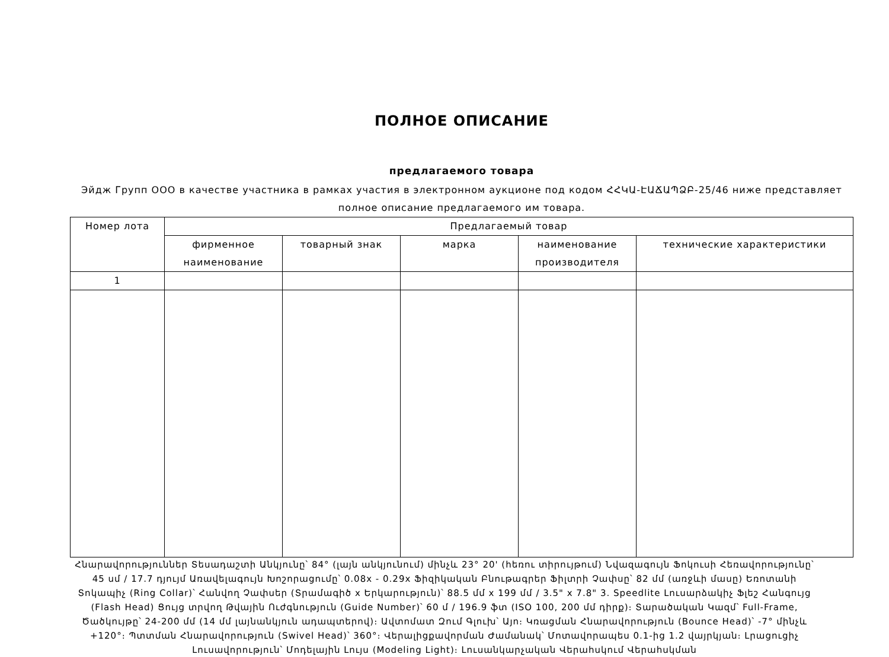ПОЛНОЕ ОПИСАНИЕ
предлагаемого товара
Эйдж Групп ООО в качестве участника в рамках участия в электронном аукционе под кодом ՀՀԿԱ-ԷԱՃԱՊՁԲ-25/46 ниже представляет полное описание предлагаемого им товара.
| Номер лота | Предлагаемый товар | | | | |
| --- | --- | --- | --- | --- | --- |
| | фирменное наименование | товарный знак | марка | наименование производителя | технические характеристики |
| 1 | | | | | |
Հնարավորություններ Տեսադաշտի Անկյունը՝ 84° (լայն անկյունում) մինչև 23° 20' (հեռու տիրույթում) Նվազագույն Ֆոկուսի Հեռավորությունը՝ 45 սմ / 17.7 դյույմ Առավելագույն Խոշորացումը՝ 0.08x - 0.29x Ֆիզիկական Բնութագրեր Ֆիլտրի Չափսը՝ 82 մմ (առջևի մասը) Եռոտանի Տոկապիչ (Ring Collar)՝ Հանվող Չափսեր (Տրամագիծ x Երկարություն)՝ 88.5 մմ x 199 մմ / 3.5" x 7.8" 3. Speedlite Լուսարձակիչ Ֆլեշ Հանգույց (Flash Head) Ցույց տրվող Թվային Ուժգնություն (Guide Number)՝ 60 մ / 196.9 ֆտ (ISO 100, 200 մմ դիրք)։ Տարածական Կազմ՝ Full-Frame, Ծածկույթը՝ 24-200 մմ (14 մմ լայնանկյուն ադապտերով)։ Ավտոմատ Զում Գլուխ՝ Այո։ Կռացման Հնարավորություն (Bounce Head)՝ -7° մինչև +120°։ Պտտման Հնարավորություն (Swivel Head)՝ 360°։ Վերալիցքավորման Ժամանակ՝ Մոտավորապես 0.1-ից 1.2 վայրկյան։ Լրացուցիչ Լուսավորություն՝ Մոդելային Լույս (Modeling Light)։ Լուսանկարչական Վերահսկում Վերահսկման